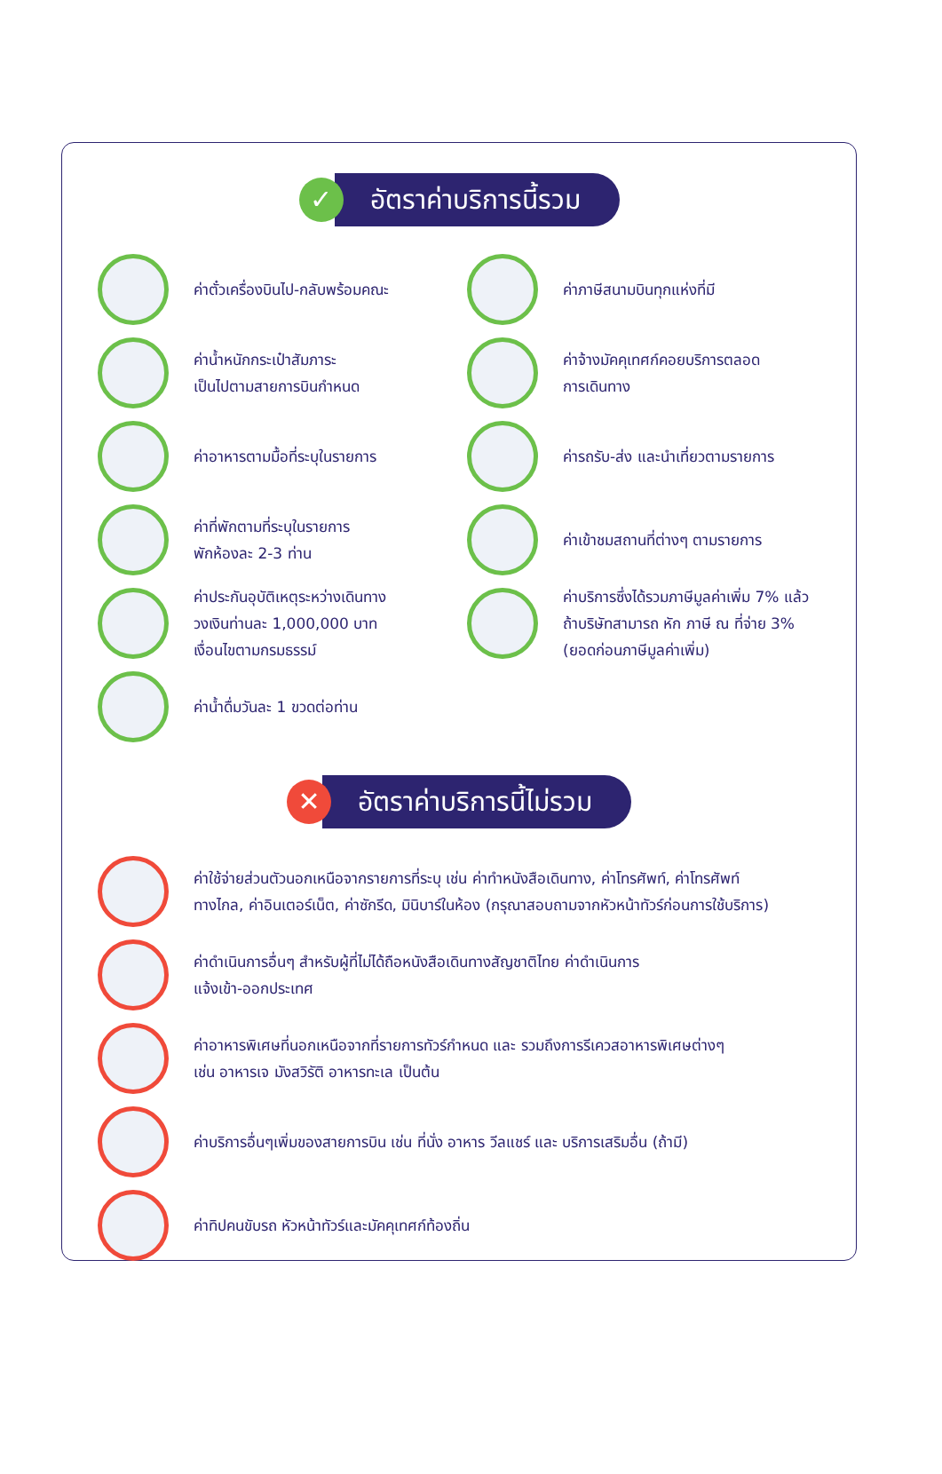✓
อัตราค่าบริการนี้รวม
ค่าตั๋วเครื่องบินไป-กลับพร้อมคณะ
ค่าน้ำหนักกระเป๋าสัมภาระ
เป็นไปตามสายการบินกำหนด
ค่าอาหารตามมื้อที่ระบุในรายการ
ค่าที่พักตามที่ระบุในรายการ
พักห้องละ 2-3 ท่าน
ค่าประกันอุบัติเหตุระหว่างเดินทาง
วงเงินท่านละ 1,000,000 บาท
เงื่อนไขตามกรมธรรม์
ค่าน้ำดื่มวันละ 1 ขวดต่อท่าน
ค่าภาษีสนามบินทุกแห่งที่มี
ค่าจ้างมัคคุเทศก์คอยบริการตลอด
การเดินทาง
ค่ารถรับ-ส่ง และนำเที่ยวตามรายการ
ค่าเข้าชมสถานที่ต่างๆ ตามรายการ
ค่าบริการซึ่งได้รวมภาษีมูลค่าเพิ่ม 7% แล้ว
ถ้าบริษัทสามารถ หัก ภาษี ณ ที่จ่าย 3%
(ยอดก่อนภาษีมูลค่าเพิ่ม)
✕
อัตราค่าบริการนี้ไม่รวม
ค่าใช้จ่ายส่วนตัวนอกเหนือจากรายการที่ระบุ เช่น ค่าทำหนังสือเดินทาง, ค่าโทรศัพท์, ค่าโทรศัพท์
ทางไกล, ค่าอินเตอร์เน็ต, ค่าซักรีด, มินิบาร์ในห้อง (กรุณาสอบถามจากหัวหน้าทัวร์ก่อนการใช้บริการ)
ค่าดำเนินการอื่นๆ สำหรับผู้ที่ไม่ได้ถือหนังสือเดินทางสัญชาติไทย ค่าดำเนินการ
แจ้งเข้า-ออกประเทศ
ค่าอาหารพิเศษที่นอกเหนือจากที่รายการทัวร์กำหนด และ รวมถึงการรีเควสอาหารพิเศษต่างๆ
เช่น อาหารเจ มังสวิรัติ อาหารทะเล เป็นต้น
ค่าบริการอื่นๆเพิ่มของสายการบิน เช่น ที่นั่ง อาหาร วีลแชร์ และ บริการเสริมอื่น (ถ้ามี)
ค่าทิปคนขับรถ หัวหน้าทัวร์และมัคคุเทศก์ท้องถิ่น